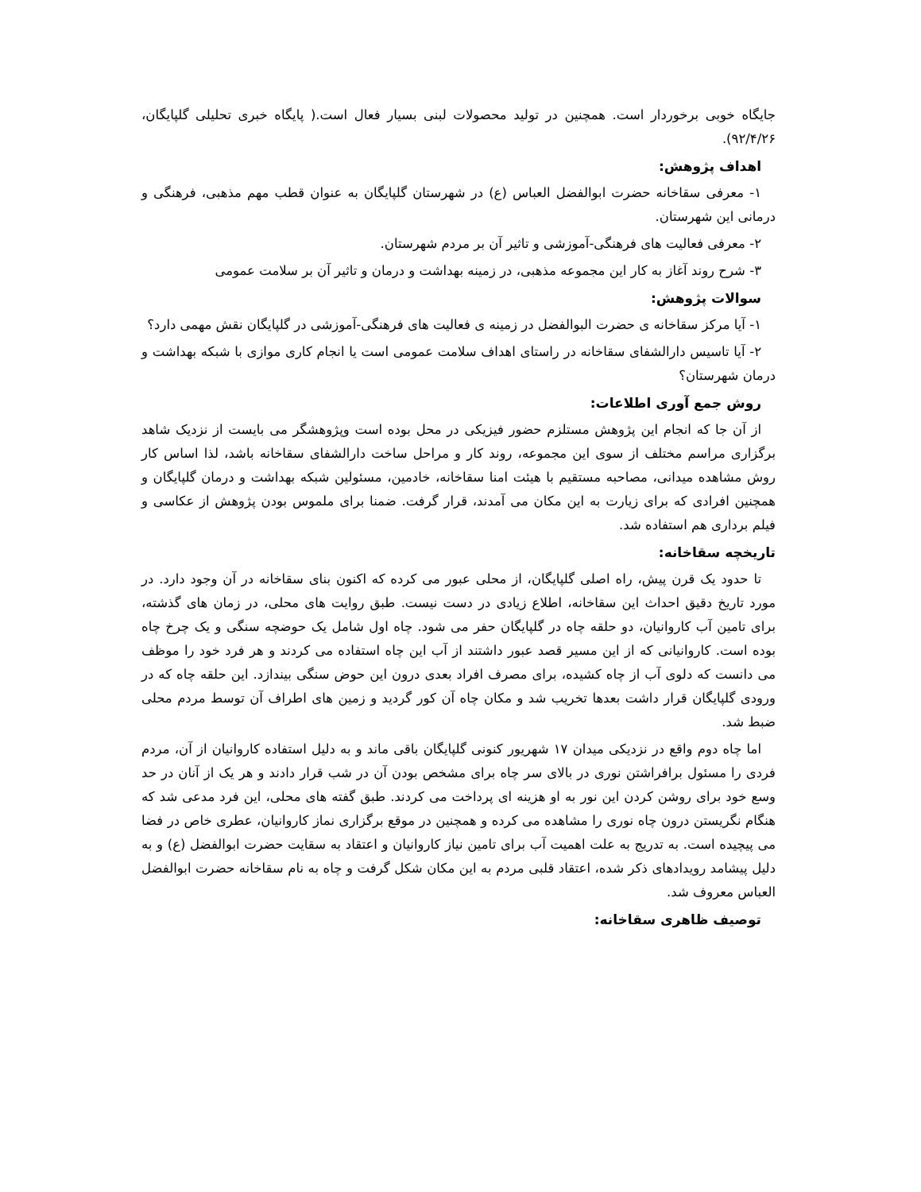جایگاه خوبی برخوردار است. همچنین در تولید محصولات لبنی بسیار فعال است.( پایگاه خبری تحلیلی گلپایگان، ۹۲/۴/۲۶).
اهداف پژوهش:
۱- معرفی سقاخانه حضرت ابوالفضل العباس (ع) در شهرستان گلپایگان به عنوان قطب مهم مذهبی، فرهنگی و درمانی این شهرستان.
۲- معرفی فعالیت های فرهنگی-آموزشی و تاثیر آن بر مردم شهرستان.
۳- شرح روند آغاز به کار این مجموعه مذهبی، در زمینه بهداشت و درمان و تاثیر آن بر سلامت عمومی
سوالات پژوهش:
۱- آیا مرکز سقاخانه ی حضرت البوالفضل در زمینه ی فعالیت های فرهنگی-آموزشی در گلپایگان نقش مهمی دارد؟
۲- آیا تاسیس دارالشفای سقاخانه در راستای اهداف سلامت عمومی است یا انجام کاری موازی با شبکه بهداشت و درمان شهرستان؟
روش جمع آوری اطلاعات:
از آن جا که انجام این پژوهش مستلزم حضور فیزیکی در محل بوده است وپژوهشگر می بایست از نزدیک شاهد برگزاری مراسم مختلف از سوی این مجموعه، روند کار و مراحل ساخت دارالشفای سقاخانه باشد، لذا اساس کار روش مشاهده میدانی، مصاحبه مستقیم با هیئت امنا سقاخانه، خادمین، مسئولین شبکه بهداشت و درمان گلپایگان و همچنین افرادی که برای زیارت به این مکان می آمدند، قرار گرفت. ضمنا برای ملموس بودن پژوهش از عکاسی و فیلم برداری هم استفاده شد.
تاریخچه سقاخانه:
تا حدود یک قرن پیش، راه اصلی گلپایگان، از محلی عبور می کرده که اکنون بنای سقاخانه در آن وجود دارد. در مورد تاریخ دقیق احداث این سقاخانه، اطلاع زیادی در دست نیست. طبق روایت های محلی، در زمان های گذشته، برای تامین آب کاروانیان، دو حلقه چاه در گلپایگان حفر می شود. چاه اول شامل یک حوضچه سنگی و یک چرخ چاه بوده است. کاروانیانی که از این مسیر قصد عبور داشتند از آب این چاه استفاده می کردند و هر فرد خود را موظف می دانست که دلوی آب از چاه کشیده، برای مصرف افراد بعدی درون این حوض سنگی بیندازد. این حلقه چاه که در ورودی گلپایگان قرار داشت بعدها تخریب شد و مکان چاه آن کور گردید و زمین های اطراف آن توسط مردم محلی ضبط شد.
اما چاه دوم واقع در نزدیکی میدان ۱۷ شهریور کنونی گلپایگان باقی ماند و به دلیل استفاده کاروانیان از آن، مردم فردی را مسئول برافراشتن نوری در بالای سر چاه برای مشخص بودن آن در شب قرار دادند و هر یک از آنان در حد وسع خود برای روشن کردن این نور به او هزینه ای پرداخت می کردند. طبق گفته های محلی، این فرد مدعی شد که هنگام نگریستن درون چاه نوری را مشاهده می کرده و همچنین در موقع برگزاری نماز کاروانیان، عطری خاص در فضا می پیچیده است. به تدریج به علت اهمیت آب برای تامین نیاز کاروانیان و اعتقاد به سقایت حضرت ابوالفضل (ع) و به دلیل پیشامد رویدادهای ذکر شده، اعتقاد قلبی مردم به این مکان شکل گرفت و چاه به نام سقاخانه حضرت ابوالفضل العباس معروف شد.
توصیف ظاهری سقاخانه: